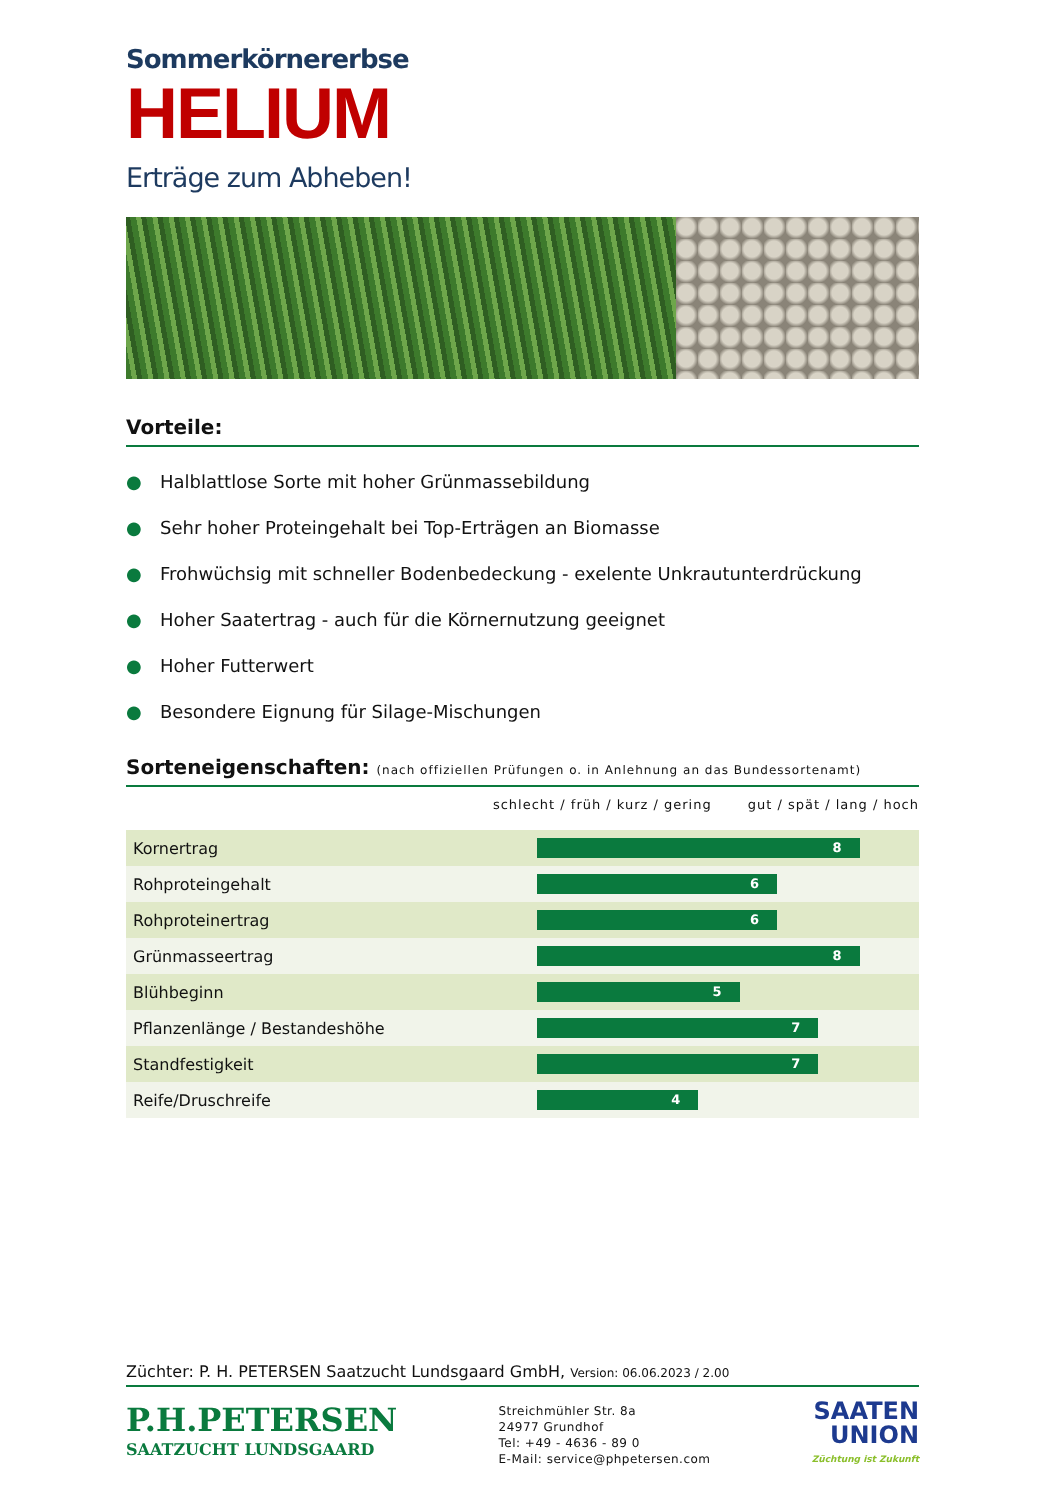Sommerkörnererbse
HELIUM
Erträge zum Abheben!
Vorteile:
● Halblattlose Sorte mit hoher Grünmassebildung
● Sehr hoher Proteingehalt bei Top-Erträgen an Biomasse
● Frohwüchsig mit schneller Bodenbedeckung - exelente Unkrautunterdrückung
● Hoher Saatertrag - auch für die Körnernutzung geeignet
● Hoher Futterwert
● Besondere Eignung für Silage-Mischungen
Sorteneigenschaften: (nach offiziellen Prüfungen o. in Anlehnung an das Bundessortenamt)
schlecht / früh / kurz / gering gut / spät / lang / hoch
| Kornertrag | 8 |
| Rohproteingehalt | 6 |
| Rohproteinertrag | 6 |
| Grünmasseertrag | 8 |
| Blühbeginn | 5 |
| Pflanzenlänge / Bestandeshöhe | 7 |
| Standfestigkeit | 7 |
| Reife/Druschreife | 4 |
Züchter: P. H. PETERSEN Saatzucht Lundsgaard GmbH, Version: 06.06.2023 / 2.00
P.H.PETERSEN
SAATZUCHT LUNDSGAARD
Streichmühler Str. 8a
24977 Grundhof
Tel: +49 - 4636 - 89 0
E-Mail: service@phpetersen.com
SAATEN
UNION
Züchtung ist Zukunft